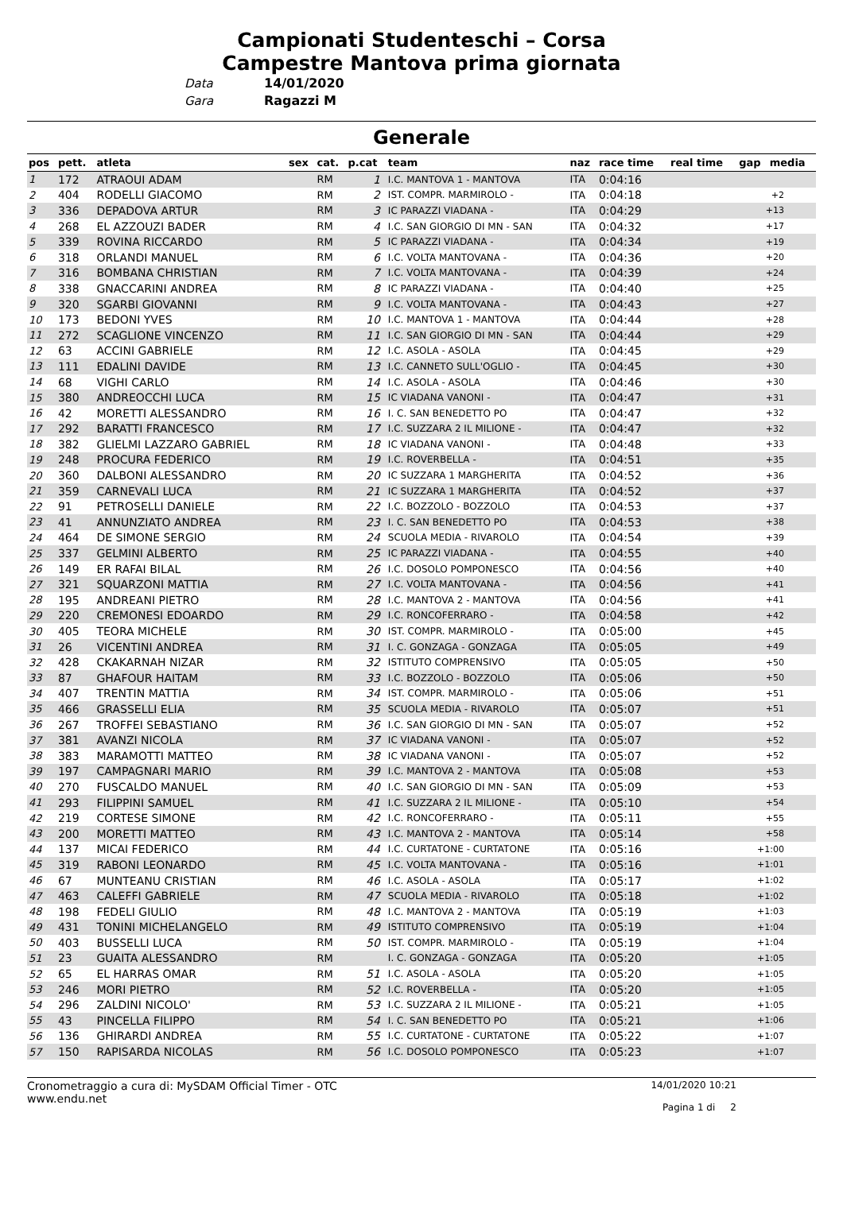Campionati Studenteschi – Corsa
Campestre Mantova prima giornata
Data 14/01/2020
Gara Ragazzi M
Generale
| pos | pett. | atleta | sex | cat. | p.cat | team | naz | race time | real time | gap | media |
| --- | --- | --- | --- | --- | --- | --- | --- | --- | --- | --- | --- |
| 1 | 172 | ATRAOUI ADAM | | RM | 1 | I.C. MANTOVA 1 - MANTOVA | ITA | 0:04:16 | | | |
| 2 | 404 | RODELLI GIACOMO | | RM | 2 | IST. COMPR. MARMIROLO - | ITA | 0:04:18 | | +2 | |
| 3 | 336 | DEPADOVA ARTUR | | RM | 3 | IC PARAZZI VIADANA - | ITA | 0:04:29 | | +13 | |
| 4 | 268 | EL AZZOUZI BADER | | RM | 4 | I.C. SAN GIORGIO DI MN - SAN | ITA | 0:04:32 | | +17 | |
| 5 | 339 | ROVINA RICCARDO | | RM | 5 | IC PARAZZI VIADANA - | ITA | 0:04:34 | | +19 | |
| 6 | 318 | ORLANDI MANUEL | | RM | 6 | I.C. VOLTA MANTOVANA - | ITA | 0:04:36 | | +20 | |
| 7 | 316 | BOMBANA CHRISTIAN | | RM | 7 | I.C. VOLTA MANTOVANA - | ITA | 0:04:39 | | +24 | |
| 8 | 338 | GNACCARINI ANDREA | | RM | 8 | IC PARAZZI VIADANA - | ITA | 0:04:40 | | +25 | |
| 9 | 320 | SGARBI GIOVANNI | | RM | 9 | I.C. VOLTA MANTOVANA - | ITA | 0:04:43 | | +27 | |
| 10 | 173 | BEDONI YVES | | RM | 10 | I.C. MANTOVA 1 - MANTOVA | ITA | 0:04:44 | | +28 | |
| 11 | 272 | SCAGLIONE VINCENZO | | RM | 11 | I.C. SAN GIORGIO DI MN - SAN | ITA | 0:04:44 | | +29 | |
| 12 | 63 | ACCINI GABRIELE | | RM | 12 | I.C. ASOLA - ASOLA | ITA | 0:04:45 | | +29 | |
| 13 | 111 | EDALINI DAVIDE | | RM | 13 | I.C. CANNETO SULL'OGLIO - | ITA | 0:04:45 | | +30 | |
| 14 | 68 | VIGHI CARLO | | RM | 14 | I.C. ASOLA - ASOLA | ITA | 0:04:46 | | +30 | |
| 15 | 380 | ANDREOCCHI LUCA | | RM | 15 | IC VIADANA VANONI - | ITA | 0:04:47 | | +31 | |
| 16 | 42 | MORETTI ALESSANDRO | | RM | 16 | I. C. SAN BENEDETTO PO | ITA | 0:04:47 | | +32 | |
| 17 | 292 | BARATTI FRANCESCO | | RM | 17 | I.C. SUZZARA 2 IL MILIONE - | ITA | 0:04:47 | | +32 | |
| 18 | 382 | GLIELMI LAZZARO GABRIEL | | RM | 18 | IC VIADANA VANONI - | ITA | 0:04:48 | | +33 | |
| 19 | 248 | PROCURA FEDERICO | | RM | 19 | I.C. ROVERBELLA - | ITA | 0:04:51 | | +35 | |
| 20 | 360 | DALBONI ALESSANDRO | | RM | 20 | IC SUZZARA 1 MARGHERITA | ITA | 0:04:52 | | +36 | |
| 21 | 359 | CARNEVALI LUCA | | RM | 21 | IC SUZZARA 1 MARGHERITA | ITA | 0:04:52 | | +37 | |
| 22 | 91 | PETROSELLI DANIELE | | RM | 22 | I.C. BOZZOLO - BOZZOLO | ITA | 0:04:53 | | +37 | |
| 23 | 41 | ANNUNZIATO ANDREA | | RM | 23 | I. C. SAN BENEDETTO PO | ITA | 0:04:53 | | +38 | |
| 24 | 464 | DE SIMONE SERGIO | | RM | 24 | SCUOLA MEDIA - RIVAROLO | ITA | 0:04:54 | | +39 | |
| 25 | 337 | GELMINI ALBERTO | | RM | 25 | IC PARAZZI VIADANA - | ITA | 0:04:55 | | +40 | |
| 26 | 149 | ER RAFAI BILAL | | RM | 26 | I.C. DOSOLO POMPONESCO | ITA | 0:04:56 | | +40 | |
| 27 | 321 | SQUARZONI MATTIA | | RM | 27 | I.C. VOLTA MANTOVANA - | ITA | 0:04:56 | | +41 | |
| 28 | 195 | ANDREANI PIETRO | | RM | 28 | I.C. MANTOVA 2 - MANTOVA | ITA | 0:04:56 | | +41 | |
| 29 | 220 | CREMONESI EDOARDO | | RM | 29 | I.C. RONCOFERRARO - | ITA | 0:04:58 | | +42 | |
| 30 | 405 | TEORA MICHELE | | RM | 30 | IST. COMPR. MARMIROLO - | ITA | 0:05:00 | | +45 | |
| 31 | 26 | VICENTINI ANDREA | | RM | 31 | I. C. GONZAGA - GONZAGA | ITA | 0:05:05 | | +49 | |
| 32 | 428 | CKAKARNAH NIZAR | | RM | 32 | ISTITUTO COMPRENSIVO | ITA | 0:05:05 | | +50 | |
| 33 | 87 | GHAFOUR HAITAM | | RM | 33 | I.C. BOZZOLO - BOZZOLO | ITA | 0:05:06 | | +50 | |
| 34 | 407 | TRENTIN MATTIA | | RM | 34 | IST. COMPR. MARMIROLO - | ITA | 0:05:06 | | +51 | |
| 35 | 466 | GRASSELLI ELIA | | RM | 35 | SCUOLA MEDIA - RIVAROLO | ITA | 0:05:07 | | +51 | |
| 36 | 267 | TROFFEI SEBASTIANO | | RM | 36 | I.C. SAN GIORGIO DI MN - SAN | ITA | 0:05:07 | | +52 | |
| 37 | 381 | AVANZI NICOLA | | RM | 37 | IC VIADANA VANONI - | ITA | 0:05:07 | | +52 | |
| 38 | 383 | MARAMOTTI MATTEO | | RM | 38 | IC VIADANA VANONI - | ITA | 0:05:07 | | +52 | |
| 39 | 197 | CAMPAGNARI MARIO | | RM | 39 | I.C. MANTOVA 2 - MANTOVA | ITA | 0:05:08 | | +53 | |
| 40 | 270 | FUSCALDO MANUEL | | RM | 40 | I.C. SAN GIORGIO DI MN - SAN | ITA | 0:05:09 | | +53 | |
| 41 | 293 | FILIPPINI SAMUEL | | RM | 41 | I.C. SUZZARA 2 IL MILIONE - | ITA | 0:05:10 | | +54 | |
| 42 | 219 | CORTESE SIMONE | | RM | 42 | I.C. RONCOFERRARO - | ITA | 0:05:11 | | +55 | |
| 43 | 200 | MORETTI MATTEO | | RM | 43 | I.C. MANTOVA 2 - MANTOVA | ITA | 0:05:14 | | +58 | |
| 44 | 137 | MICAI FEDERICO | | RM | 44 | I.C. CURTATONE - CURTATONE | ITA | 0:05:16 | | +1:00 | |
| 45 | 319 | RABONI LEONARDO | | RM | 45 | I.C. VOLTA MANTOVANA - | ITA | 0:05:16 | | +1:01 | |
| 46 | 67 | MUNTEANU CRISTIAN | | RM | 46 | I.C. ASOLA - ASOLA | ITA | 0:05:17 | | +1:02 | |
| 47 | 463 | CALEFFI GABRIELE | | RM | 47 | SCUOLA MEDIA - RIVAROLO | ITA | 0:05:18 | | +1:02 | |
| 48 | 198 | FEDELI GIULIO | | RM | 48 | I.C. MANTOVA 2 - MANTOVA | ITA | 0:05:19 | | +1:03 | |
| 49 | 431 | TONINI MICHELANGELO | | RM | 49 | ISTITUTO COMPRENSIVO | ITA | 0:05:19 | | +1:04 | |
| 50 | 403 | BUSSELLI LUCA | | RM | 50 | IST. COMPR. MARMIROLO - | ITA | 0:05:19 | | +1:04 | |
| 51 | 23 | GUAITA ALESSANDRO | | RM | | I. C. GONZAGA - GONZAGA | ITA | 0:05:20 | | +1:05 | |
| 52 | 65 | EL HARRAS OMAR | | RM | 51 | I.C. ASOLA - ASOLA | ITA | 0:05:20 | | +1:05 | |
| 53 | 246 | MORI PIETRO | | RM | 52 | I.C. ROVERBELLA - | ITA | 0:05:20 | | +1:05 | |
| 54 | 296 | ZALDINI NICOLO' | | RM | 53 | I.C. SUZZARA 2 IL MILIONE - | ITA | 0:05:21 | | +1:05 | |
| 55 | 43 | PINCELLA FILIPPO | | RM | 54 | I. C. SAN BENEDETTO PO | ITA | 0:05:21 | | +1:06 | |
| 56 | 136 | GHIRARDI ANDREA | | RM | 55 | I.C. CURTATONE - CURTATONE | ITA | 0:05:22 | | +1:07 | |
| 57 | 150 | RAPISARDA NICOLAS | | RM | 56 | I.C. DOSOLO POMPONESCO | ITA | 0:05:23 | | +1:07 | |
Cronometraggio a cura di: MySDAM Official Timer - OTC
www.endu.net
14/01/2020 10:21
Pagina 1 di 2